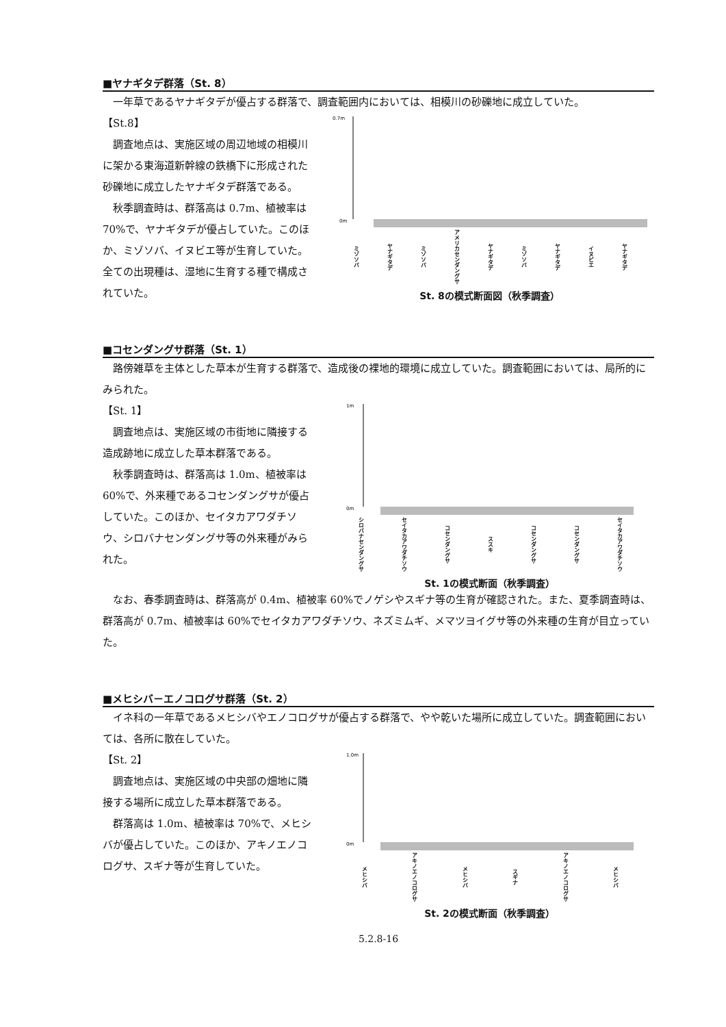■ヤナギタデ群落（St. 8）
一年草であるヤナギタデが優占する群落で、調査範囲内においては、相模川の砂礫地に成立していた。
【St.8】
調査地点は、実施区域の周辺地域の相模川に架かる東海道新幹線の鉄橋下に形成された砂礫地に成立したヤナギタデ群落である。
秋季調査時は、群落高は 0.7m、植被率は 70%で、ヤナギタデが優占していた。このほか、ミゾソバ、イヌビエ等が生育していた。全ての出現種は、湿地に生育する種で構成されていた。
0.7m
0m
ミゾソバ ヤナギタデ ミゾソバ アメリカセンダングサ ヤナギタデ ミゾソバ ヤナギタデ イヌビエ ヤナギタデ
St. 8の模式断面図（秋季調査）
■コセンダングサ群落（St. 1）
路傍雑草を主体とした草本が生育する群落で、造成後の裸地的環境に成立していた。調査範囲においては、局所的にみられた。
【St. 1】
調査地点は、実施区域の市街地に隣接する造成跡地に成立した草本群落である。
秋季調査時は、群落高は 1.0m、植被率は 60%で、外来種であるコセンダングサが優占していた。このほか、セイタカアワダチソウ、シロバナセンダングサ等の外来種がみられた。
1m
0m
シロバナセンダングサ セイタカアワダチソウ コセンダングサ ススキ コセンダングサ コセンダングサ セイタカアワダチソウ
St. 1の模式断面（秋季調査）
なお、春季調査時は、群落高が 0.4m、植被率 60%でノゲシやスギナ等の生育が確認された。また、夏季調査時は、群落高が 0.7m、植被率は 60%でセイタカアワダチソウ、ネズミムギ、メマツヨイグサ等の外来種の生育が目立っていた。
■メヒシバ－エノコログサ群落（St. 2）
イネ科の一年草であるメヒシバやエノコログサが優占する群落で、やや乾いた場所に成立していた。調査範囲においては、各所に散在していた。
【St. 2】
調査地点は、実施区域の中央部の畑地に隣接する場所に成立した草本群落である。
群落高は 1.0m、植被率は 70%で、メヒシバが優占していた。このほか、アキノエノコログサ、スギナ等が生育していた。
1.0m
0m
メヒシバ アキノエノコログサ メヒシバ スギナ アキノエノコログサ メヒシバ
St. 2の模式断面（秋季調査）
5.2.8-16